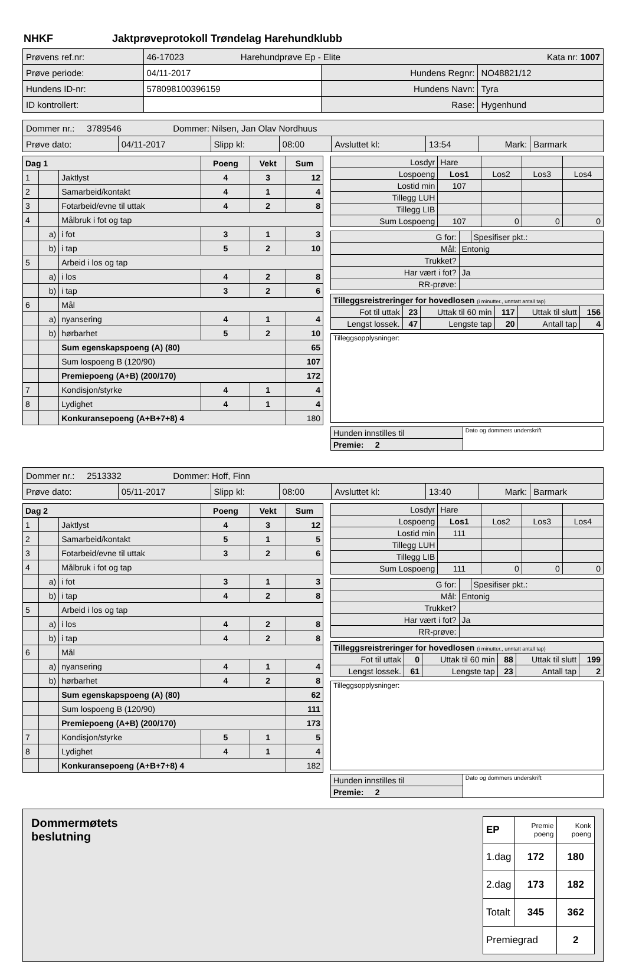NHKF Jaktprøveprotokoll Trøndelag Harehundklubb
| Prøvens ref.nr: | 46-17023 Harehundprøve Ep - Elite Kata nr: 1007 | | |
| Prøve periode: | 04/11-2017 | Hundens Regnr: | NO48821/12 |
| Hundens ID-nr: | 578098100396159 | Hundens Navn: | Tyra |
| ID kontrollert: | | Rase: | Hygenhund |
| Dommer nr.: 3789546 Dommer: Nilsen, Jan Olav Nordhuus | | | | | | | |
| Prøve dato: | 04/11-2017 | Slipp kl: | 08:00 | Avsluttet kl: | 13:54 | Mark: | Barmark |
| Dag 1 | | | Poeng | Vekt | Sum |
| 1 | | Jaktlyst | 4 | 3 | 12 |
| 2 | | Samarbeid/kontakt | 4 | 1 | 4 |
| 3 | | Fotarbeid/evne til uttak | 4 | 2 | 8 |
| 4 | | Målbruk i fot og tap | | | |
| | a) | i fot | 3 | 1 | 3 |
| | b) | i tap | 5 | 2 | 10 |
| 5 | | Arbeid i los og tap | | | |
| | a) | i los | 4 | 2 | 8 |
| | b) | i tap | 3 | 2 | 6 |
| 6 | | Mål | | | |
| | a) | nyansering | 4 | 1 | 4 |
| | b) | hørbarhet | 5 | 2 | 10 |
| | | Sum egenskapspoeng (A) (80) | | | 65 |
| | | Sum lospoeng B (120/90) | | | 107 |
| | | Premiepoeng (A+B) (200/170) | | | 172 |
| 7 | | Kondisjon/styrke | 4 | 1 | 4 |
| 8 | | Lydighet | 4 | 1 | 4 |
| | | Konkuransepoeng (A+B+7+8) 4 | | | 180 |
| Losdyr | Hare | | | |
| Lospoeng | Los1 | Los2 | Los3 | Los4 |
| Lostid min | 107 | | | |
| Tillegg LUH | | | | |
| Tillegg LIB | | | | |
| Sum Lospoeng | 107 | 0 | 0 | 0 |
| G for: | | Spesifiser pkt.: |
| Mål: | Entonig | |
| Trukket? | | |
| Har vært i fot? | Ja | |
| RR-prøve: | | |
| Tilleggsreistreringer for hovedlosen (i minutter., unntatt antall tap) | | | | | |
| Fot til uttak | 23 | Uttak til 60 min | 117 | Uttak til slutt | 156 |
| Lengst lossek. | 47 | Lengste tap | 20 | Antall tap | 4 |
| Tilleggsopplysninger: |
| Hunden innstilles til | Dato og dommers underskrift |
| Premie: 2 | |
| Dommer nr.: 2513332 Dommer: Hoff, Finn | | | | | | | |
| Prøve dato: | 05/11-2017 | Slipp kl: | 08:00 | Avsluttet kl: | 13:40 | Mark: | Barmark |
| Dag 2 | | | Poeng | Vekt | Sum |
| 1 | | Jaktlyst | 4 | 3 | 12 |
| 2 | | Samarbeid/kontakt | 5 | 1 | 5 |
| 3 | | Fotarbeid/evne til uttak | 3 | 2 | 6 |
| 4 | | Målbruk i fot og tap | | | |
| | a) | i fot | 3 | 1 | 3 |
| | b) | i tap | 4 | 2 | 8 |
| 5 | | Arbeid i los og tap | | | |
| | a) | i los | 4 | 2 | 8 |
| | b) | i tap | 4 | 2 | 8 |
| 6 | | Mål | | | |
| | a) | nyansering | 4 | 1 | 4 |
| | b) | hørbarhet | 4 | 2 | 8 |
| | | Sum egenskapspoeng (A) (80) | | | 62 |
| | | Sum lospoeng B (120/90) | | | 111 |
| | | Premiepoeng (A+B) (200/170) | | | 173 |
| 7 | | Kondisjon/styrke | 5 | 1 | 5 |
| 8 | | Lydighet | 4 | 1 | 4 |
| | | Konkuransepoeng (A+B+7+8) 4 | | | 182 |
| Losdyr | Hare | | | |
| Lospoeng | Los1 | Los2 | Los3 | Los4 |
| Lostid min | 111 | | | |
| Tillegg LUH | | | | |
| Tillegg LIB | | | | |
| Sum Lospoeng | 111 | 0 | 0 | 0 |
| G for: | | Spesifiser pkt.: |
| Mål: | Entonig | |
| Trukket? | | |
| Har vært i fot? | Ja | |
| RR-prøve: | | |
| Tilleggsreistreringer for hovedlosen (i minutter., unntatt antall tap) | | | | | |
| Fot til uttak | 0 | Uttak til 60 min | 88 | Uttak til slutt | 199 |
| Lengst lossek. | 61 | Lengste tap | 23 | Antall tap | 2 |
| Tilleggsopplysninger: |
| Hunden innstilles til | Dato og dommers underskrift |
| Premie: 2 | |
Dommermøtets
beslutning
| EP | Premie poeng | Konk poeng |
| 1.dag | 172 | 180 |
| 2.dag | 173 | 182 |
| Totalt | 345 | 362 |
| Premiegrad | | 2 |